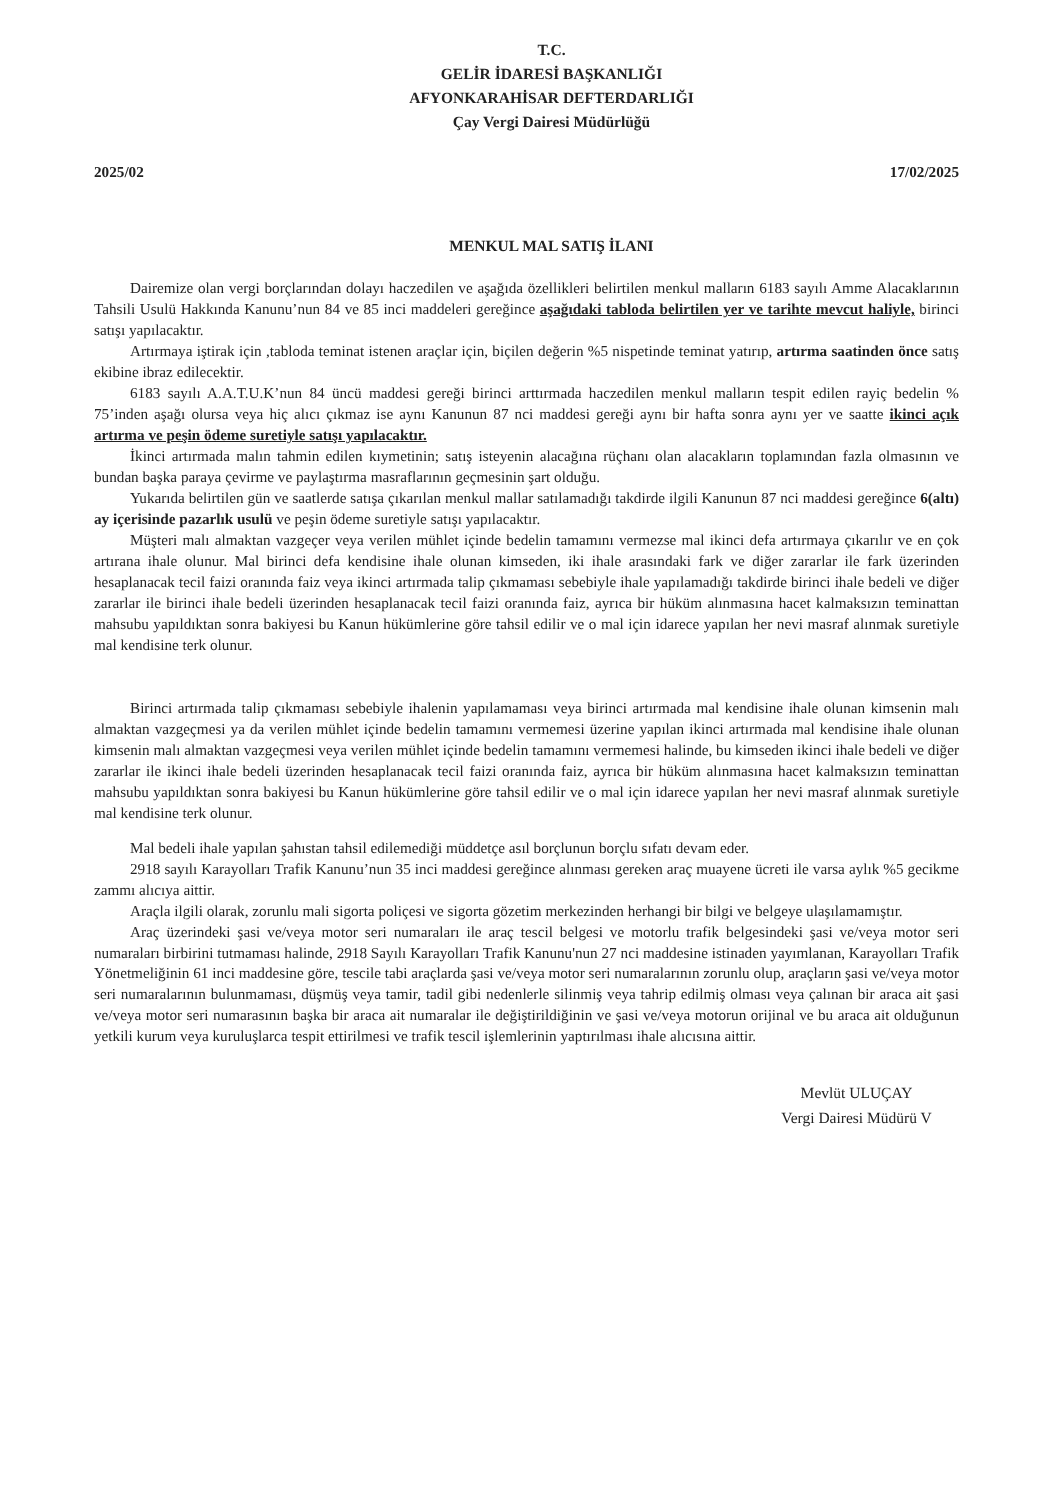T.C.
GELİR İDARESİ BAŞKANLIĞI
AFYONKARAHİSAR DEFTERDARLIĞI
Çay Vergi Dairesi Müdürlüğü
2025/02 17/02/2025
MENKUL MAL SATIŞ İLANI
Dairemize olan vergi borçlarından dolayı haczedilen ve aşağıda özellikleri belirtilen menkul malların 6183 sayılı Amme Alacaklarının Tahsili Usulü Hakkında Kanunu’nun 84 ve 85 inci maddeleri gereğince aşağıdaki tabloda belirtilen yer ve tarihte mevcut haliyle, birinci satışı yapılacaktır.
Artırmaya iştirak için ,tabloda teminat istenen araçlar için, biçilen değerin %5 nispetinde teminat yatırıp, artırma saatinden önce satış ekibine ibraz edilecektir.
6183 sayılı A.A.T.U.K’nun 84 üncü maddesi gereği birinci arttırmada haczedilen menkul malların tespit edilen rayiç bedelin % 75’inden aşağı olursa veya hiç alıcı çıkmaz ise aynı Kanunun 87 nci maddesi gereği aynı bir hafta sonra aynı yer ve saatte ikinci açık artırma ve peşin ödeme suretiyle satışı yapılacaktır.
İkinci artırmada malın tahmin edilen kıymetinin; satış isteyenin alacağına rüçhanı olan alacakların toplamından fazla olmasının ve bundan başka paraya çevirme ve paylaştırma masraflarının geçmesinin şart olduğu.
Yukarıda belirtilen gün ve saatlerde satışa çıkarılan menkul mallar satılamadığı takdirde ilgili Kanunun 87 nci maddesi gereğince 6(altı) ay içerisinde pazarlık usulü ve peşin ödeme suretiyle satışı yapılacaktır.
Müşteri malı almaktan vazgeçer veya verilen mühlet içinde bedelin tamamını vermezse mal ikinci defa artırmaya çıkarılır ve en çok artırana ihale olunur. Mal birinci defa kendisine ihale olunan kimseden, iki ihale arasındaki fark ve diğer zararlar ile fark üzerinden hesaplanacak tecil faizi oranında faiz veya ikinci artırmada talip çıkmaması sebebiyle ihale yapılamadığı takdirde birinci ihale bedeli ve diğer zararlar ile birinci ihale bedeli üzerinden hesaplanacak tecil faizi oranında faiz, ayrıca bir hüküm alınmasına hacet kalmaksızın teminattan mahsubu yapıldıktan sonra bakiyesi bu Kanun hükümlerine göre tahsil edilir ve o mal için idarece yapılan her nevi masraf alınmak suretiyle mal kendisine terk olunur.
Birinci artırmada talip çıkmaması sebebiyle ihalenin yapılamaması veya birinci artırmada mal kendisine ihale olunan kimsenin malı almaktan vazgeçmesi ya da verilen mühlet içinde bedelin tamamını vermemesi üzerine yapılan ikinci artırmada mal kendisine ihale olunan kimsenin malı almaktan vazgeçmesi veya verilen mühlet içinde bedelin tamamını vermemesi halinde, bu kimseden ikinci ihale bedeli ve diğer zararlar ile ikinci ihale bedeli üzerinden hesaplanacak tecil faizi oranında faiz, ayrıca bir hüküm alınmasına hacet kalmaksızın teminattan mahsubu yapıldıktan sonra bakiyesi bu Kanun hükümlerine göre tahsil edilir ve o mal için idarece yapılan her nevi masraf alınmak suretiyle mal kendisine terk olunur.
Mal bedeli ihale yapılan şahıstan tahsil edilemediği müddetçe asıl borçlunun borçlu sıfatı devam eder.
2918 sayılı Karayolları Trafik Kanunu’nun 35 inci maddesi gereğince alınması gereken araç muayene ücreti ile varsa aylık %5 gecikme zammı alıcıya aittir.
Araçla ilgili olarak, zorunlu mali sigorta poliçesi ve sigorta gözetim merkezinden herhangi bir bilgi ve belgeye ulaşılamamıştır.
Araç üzerindeki şasi ve/veya motor seri numaraları ile araç tescil belgesi ve motorlu trafik belgesindeki şasi ve/veya motor seri numaraları birbirini tutmaması halinde, 2918 Sayılı Karayolları Trafik Kanunu'nun 27 nci maddesine istinaden yayımlanan, Karayolları Trafik Yönetmeliğinin 61 inci maddesine göre, tescile tabi araçlarda şasi ve/veya motor seri numaralarının zorunlu olup, araçların şasi ve/veya motor seri numaralarının bulunmaması, düşmüş veya tamir, tadil gibi nedenlerle silinmiş veya tahrip edilmiş olması veya çalınan bir araca ait şasi ve/veya motor seri numarasının başka bir araca ait numaralar ile değiştirildiğinin ve şasi ve/veya motorun orijinal ve bu araca ait olduğunun yetkili kurum veya kuruluşlarca tespit ettirilmesi ve trafik tescil işlemlerinin yaptırılması ihale alıcısına aittir.
Mevlüt ULUÇAY
Vergi Dairesi Müdürü V